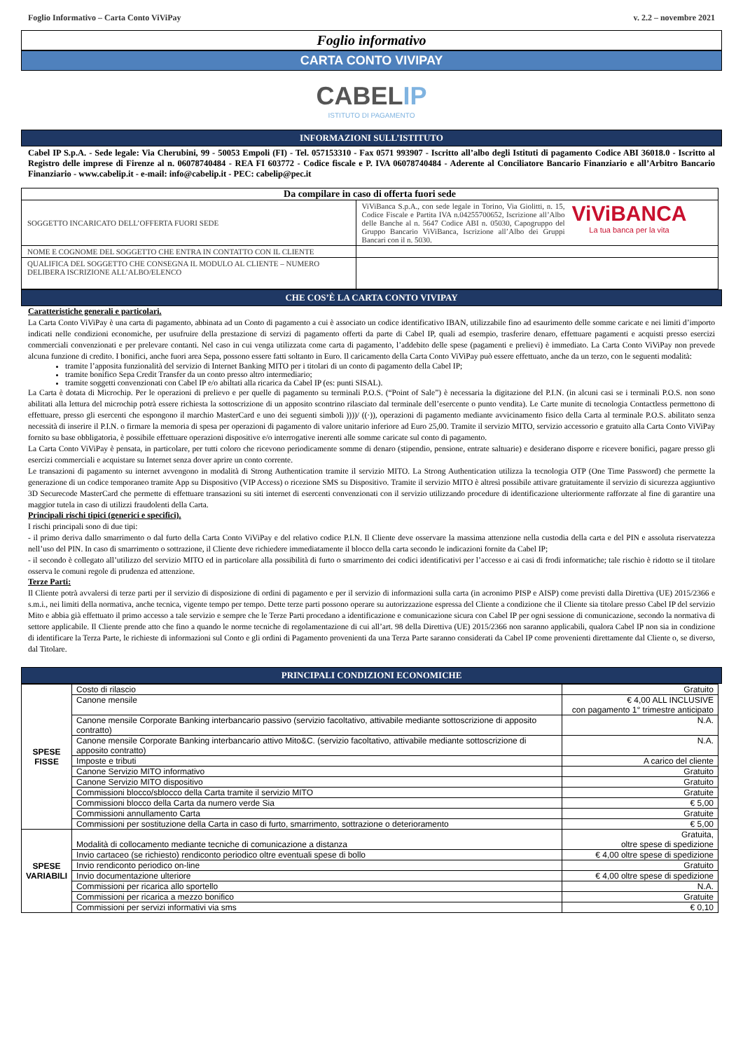Foglio Informativo – Carta Conto ViViPay v. 2.2 – novembre 2021
Foglio informativo
CARTA CONTO VIVIPAY
CABEL IP
ISTITUTO DI PAGAMENTO
INFORMAZIONI SULL’ISTITUTO
Cabel IP S.p.A. - Sede legale: Via Cherubini, 99 - 50053 Empoli (FI) - Tel. 057153310 - Fax 0571 993907 - Iscritto all’albo degli Istituti di pagamento Codice ABI 36018.0 - Iscritto al Registro delle imprese di Firenze al n. 06078740484 - REA FI 603772 - Codice fiscale e P. IVA 06078740484 - Aderente al Conciliatore Bancario Finanziario e all’Arbitro Bancario Finanziario - www.cabelip.it - e-mail: info@cabelip.it - PEC: cabelip@pec.it
| Da compilare in caso di offerta fuori sede | |
| --- | --- |
| SOGGETTO INCARICATO DELL’OFFERTA FUORI SEDE | ViViBanca S.p.A., con sede legale in Torino, Via Giolitti, n. 15, Codice Fiscale e Partita IVA n.04255700652, Iscrizione all’Albo delle Banche al n. 5647 Codice ABI n. 05030, Capogruppo del Gruppo Bancario ViViBanca, Iscrizione all’Albo dei Gruppi Bancari con il n. 5030. ViViBANCA La tua banca per la vita |
| NOME E COGNOME DEL SOGGETTO CHE ENTRA IN CONTATTO CON IL CLIENTE | |
| QUALIFICA DEL SOGGETTO CHE CONSEGNA IL MODULO AL CLIENTE – NUMERO DELIBERA ISCRIZIONE ALL’ALBO/ELENCO | |
CHE COS’È LA CARTA CONTO VIVIPAY
Caratteristiche generali e particolari.
La Carta Conto ViViPay è una carta di pagamento, abbinata ad un Conto di pagamento a cui è associato un codice identificativo IBAN, utilizzabile fino ad esaurimento delle somme caricate e nei limiti d’importo indicati nelle condizioni economiche, per usufruire della prestazione di servizi di pagamento offerti da parte di Cabel IP, quali ad esempio, trasferire denaro, effettuare pagamenti e acquisti presso esercizi commerciali convenzionati e per prelevare contanti. Nel caso in cui venga utilizzata come carta di pagamento, l’addebito delle spese (pagamenti e prelievi) è immediato. La Carta Conto ViViPay non prevede alcuna funzione di credito. I bonifici, anche fuori area Sepa, possono essere fatti soltanto in Euro. Il caricamento della Carta Conto ViViPay può essere effettuato, anche da un terzo, con le seguenti modalità:
tramite l’apposita funzionalità del servizio di Internet Banking MITO per i titolari di un conto di pagamento della Cabel IP;
tramite bonifico Sepa Credit Transfer da un conto presso altro intermediario;
tramite soggetti convenzionati con Cabel IP e/o abiltati alla ricarica da Cabel IP (es: punti SISAL).
La Carta è dotata di Microchip. Per le operazioni di prelievo e per quelle di pagamento su terminali P.O.S. (“Point of Sale”) è necessaria la digitazione del P.I.N. (in alcuni casi se i terminali P.O.S. non sono abilitati alla lettura del microchip potrà essere richiesta la sottoscrizione di un apposito scontrino rilasciato dal terminale dell’esercente o punto vendita). Le Carte munite di tecnologia Contactless permettono di effettuare, presso gli esercenti che espongono il marchio MasterCard e uno dei seguenti simboli ))))/ ((·)), operazioni di pagamento mediante avvicinamento fisico della Carta al terminale P.O.S. abilitato senza necessità di inserire il P.I.N. o firmare la memoria di spesa per operazioni di pagamento di valore unitario inferiore ad Euro 25,00. Tramite il servizio MITO, servizio accessorio e gratuito alla Carta Conto ViViPay fornito su base obbligatoria, è possibile effettuare operazioni dispositive e/o interrogative inerenti alle somme caricate sul conto di pagamento.
La Carta Conto ViViPay è pensata, in particolare, per tutti coloro che ricevono periodicamente somme di denaro (stipendio, pensione, entrate saltuarie) e desiderano disporre e ricevere bonifici, pagare presso gli esercizi commerciali e acquistare su Internet senza dover aprire un conto corrente.
Le transazioni di pagamento su internet avvengono in modalità di Strong Authentication tramite il servizio MITO. La Strong Authentication utilizza la tecnologia OTP (One Time Password) che permette la generazione di un codice temporaneo tramite App su Dispositivo (VIP Access) o ricezione SMS su Dispositivo. Tramite il servizio MITO è altresì possibile attivare gratuitamente il servizio di sicurezza aggiuntivo 3D Securecode MasterCard che permette di effettuare transazioni su siti internet di esercenti convenzionati con il servizio utilizzando procedure di identificazione ulteriormente rafforzate al fine di garantire una maggior tutela in caso di utilizzi fraudolenti della Carta.
Principali rischi tipici (generici e specifici).
I rischi principali sono di due tipi:
- il primo deriva dallo smarrimento o dal furto della Carta Conto ViViPay e del relativo codice P.I.N. Il Cliente deve osservare la massima attenzione nella custodia della carta e del PIN e assoluta riservatezza nell’uso del PIN. In caso di smarrimento o sottrazione, il Cliente deve richiedere immediatamente il blocco della carta secondo le indicazioni fornite da Cabel IP;
- il secondo è collegato all’utilizzo del servizio MITO ed in particolare alla possibilità di furto o smarrimento dei codici identificativi per l’accesso e ai casi di frodi informatiche; tale rischio è ridotto se il titolare osserva le comuni regole di prudenza ed attenzione.
Terze Parti:
Il Cliente potrà avvalersi di terze parti per il servizio di disposizione di ordini di pagamento e per il servizio di informazioni sulla carta (in acronimo PISP e AISP) come previsti dalla Direttiva (UE) 2015/2366 e s.m.i., nei limiti della normativa, anche tecnica, vigente tempo per tempo. Dette terze parti possono operare su autorizzazione espressa del Cliente a condizione che il Cliente sia titolare presso Cabel IP del servizio Mito e abbia già effettuato il primo accesso a tale servizio e sempre che le Terze Parti procedano a identificazione e comunicazione sicura con Cabel IP per ogni sessione di comunicazione, secondo la normativa di settore applicabile. Il Cliente prende atto che fino a quando le norme tecniche di regolamentazione di cui all’art. 98 della Direttiva (UE) 2015/2366 non saranno applicabili, qualora Cabel IP non sia in condizione di identificare la Terza Parte, le richieste di informazioni sul Conto e gli ordini di Pagamento provenienti da una Terza Parte saranno considerati da Cabel IP come provenienti direttamente dal Cliente o, se diverso, dal Titolare.
PRINCIPALI CONDIZIONI ECONOMICHE
| SPESE FISSE | Costo di rilascio | Gratuito |
| | Canone mensile | € 4,00 ALL INCLUSIVE con pagamento 1° trimestre anticipato |
| | Canone mensile Corporate Banking interbancario passivo (servizio facoltativo, attivabile mediante sottoscrizione di apposito contratto) | N.A. |
| | Canone mensile Corporate Banking interbancario attivo Mito&C. (servizio facoltativo, attivabile mediante sottoscrizione di apposito contratto) | N.A. |
| | Imposte e tributi | A carico del cliente |
| | Canone Servizio MITO informativo | Gratuito |
| | Canone Servizio MITO dispositivo | Gratuito |
| | Commissioni blocco/sblocco della Carta tramite il servizio MITO | Gratuite |
| | Commissioni blocco della Carta da numero verde Sia | € 5,00 |
| | Commissioni annullamento Carta | Gratuite |
| | Commissioni per sostituzione della Carta in caso di furto, smarrimento, sottrazione o deterioramento | € 5,00 |
| SPESE VARIABILI | Modalità di collocamento mediante tecniche di comunicazione a distanza | Gratuita, oltre spese di spedizione |
| | Invio cartaceo (se richiesto) rendiconto periodico oltre eventuali spese di bollo | € 4,00 oltre spese di spedizione |
| | Invio rendiconto periodico on-line | Gratuito |
| | Invio documentazione ulteriore | € 4,00 oltre spese di spedizione |
| | Commissioni per ricarica allo sportello | N.A. |
| | Commissioni per ricarica a mezzo bonifico | Gratuite |
| | Commissioni per servizi informativi via sms | € 0,10 |